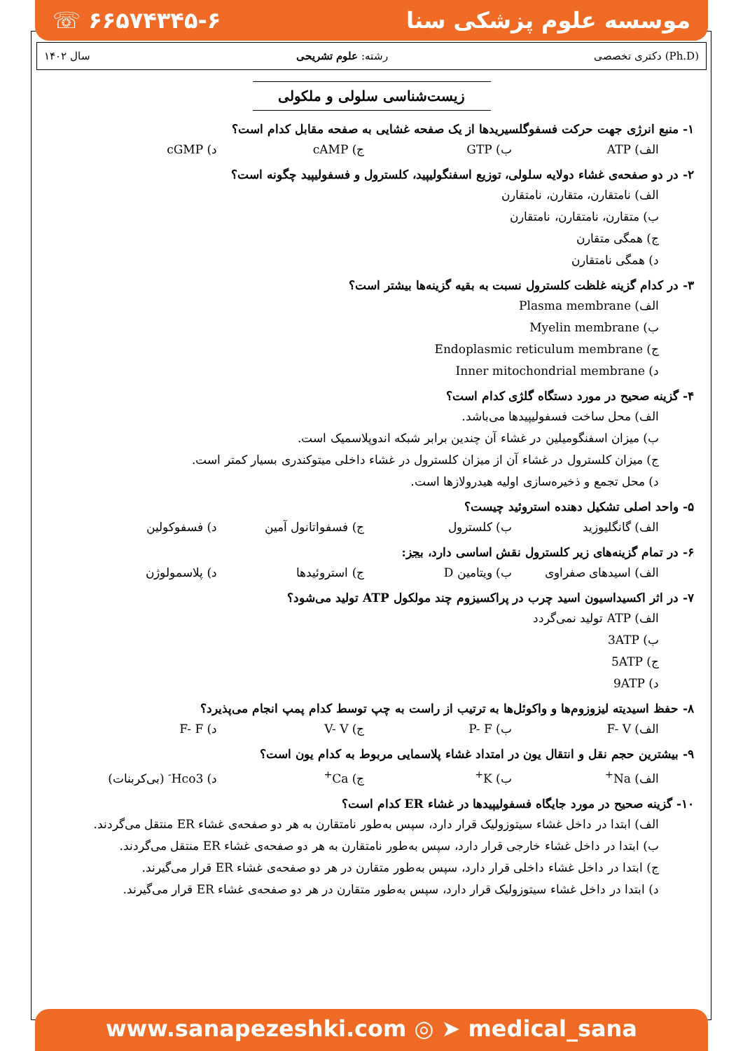☏ ۶۶۵۷۴۳۴۵-۶ موسسه علوم پزشکی سنا
سال ۱۴۰۲ رشته: علوم تشریحی دکتری تخصصی (Ph.D)
زیست‌شناسی سلولی و ملکولی
۱- منبع انرژی جهت حرکت فسفوگلسیریدها از یک صفحه غشایی به صفحه مقابل کدام است؟
الف) ATP ب) GTP ج) cAMP د) cGMP
۲- در دو صفحه‌ی غشاء دولایه سلولی، توزیع اسفنگولیپید، کلسترول و فسفولیپید چگونه است؟
الف) نامتقارن، متقارن، نامتقارن
ب) متقارن، نامتقارن، نامتقارن
ج) همگی متقارن
د) همگی نامتقارن
۳- در کدام گزینه غلظت کلسترول نسبت به بقیه گزینه‌ها بیشتر است؟
الف) Plasma membrane
ب) Myelin membrane
ج) Endoplasmic reticulum membrane
د) Inner mitochondrial membrane
۴- گزینه صحیح در مورد دستگاه گلژی کدام است؟
الف) محل ساخت فسفولیپیدها می‌باشد.
ب) میزان اسفنگومیلین در غشاء آن چندین برابر شبکه اندوپلاسمیک است.
ج) میزان کلسترول در غشاء آن از میزان کلسترول در غشاء داخلی میتوکندری بسیار کمتر است.
د) محل تجمع و ذخیره‌سازی اولیه هیدرولازها است.
۵- واحد اصلی تشکیل دهنده استروئید چیست؟
الف) گانگلیوزید ب) کلسترول ج) فسفواتانول آمین د) فسفوکولین
۶- در تمام گزینه‌های زیر کلسترول نقش اساسی دارد، بجز:
الف) اسیدهای صفراوی ب) ویتامین D ج) استروئیدها د) پلاسمولوژن
۷- در اثر اکسیداسیون اسید چرب در پراکسیزوم چند مولکول ATP تولید می‌شود؟
الف) ATP تولید نمی‌گردد
ب) 3ATP
ج) 5ATP
د) 9ATP
۸- حفظ اسیدیته لیزوزوم‌ها و واکوئل‌ها به ترتیب از راست به چپ توسط کدام پمپ انجام می‌پذیرد؟
الف) F- V ب) P- F ج) V- V د) F- F
۹- بیشترین حجم نقل و انتقال یون در امتداد غشاء پلاسمایی مربوط به کدام یون است؟
الف) Na<sup>+</sup> ب) K<sup>+</sup> ج) Ca<sup>+</sup> د) Hco3<sup>-</sup> (بی‌کربنات)
۱۰- گزینه صحیح در مورد جایگاه فسفولیپیدها در غشاء ER کدام است؟
الف) ابتدا در داخل غشاء سیتوزولیک قرار دارد، سپس به‌طور نامتقارن به هر دو صفحه‌ی غشاء ER منتقل می‌گردند.
ب) ابتدا در داخل غشاء خارجی قرار دارد، سپس به‌طور نامتقارن به هر دو صفحه‌ی غشاء ER منتقل می‌گردند.
ج) ابتدا در داخل غشاء داخلی قرار دارد، سپس به‌طور متقارن در هر دو صفحه‌ی غشاء ER قرار می‌گیرند.
د) ابتدا در داخل غشاء سیتوزولیک قرار دارد، سپس به‌طور متقارن در هر دو صفحه‌ی غشاء ER قرار می‌گیرند.
www.sanapezeshki.com ◎ ➤ medical_sana